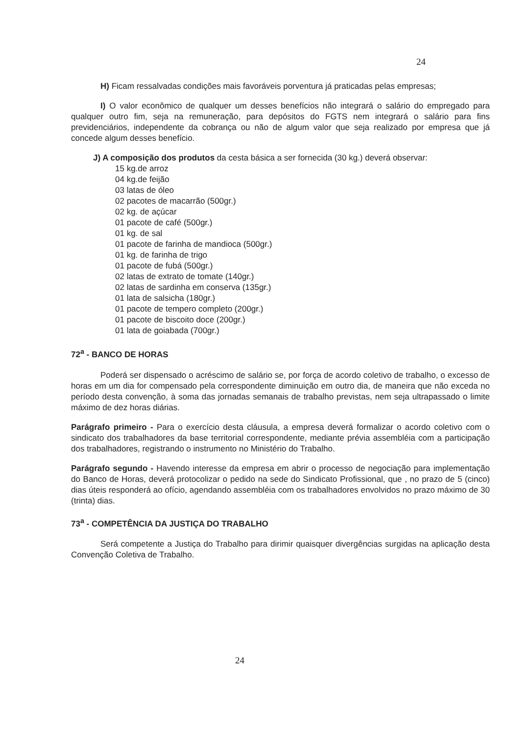24
H) Ficam ressalvadas condições mais favoráveis porventura já praticadas pelas empresas;
I) O valor econômico de qualquer um desses benefícios não integrará o salário do empregado para qualquer outro fim, seja na remuneração, para depósitos do FGTS nem integrará o salário para fins previdenciários, independente da cobrança ou não de algum valor que seja realizado por empresa que já concede algum desses benefício.
J) A composição dos produtos da cesta básica a ser fornecida (30 kg.) deverá observar:
15 kg.de arroz
04 kg.de feijão
03 latas de óleo
02 pacotes de macarrão (500gr.)
02 kg. de açúcar
01 pacote de café (500gr.)
01 kg. de sal
01 pacote de farinha de mandioca (500gr.)
01 kg. de farinha de trigo
01 pacote de fubá (500gr.)
02 latas de extrato de tomate (140gr.)
02 latas de sardinha em conserva (135gr.)
01 lata de salsicha (180gr.)
01 pacote de tempero completo (200gr.)
01 pacote de biscoito doce (200gr.)
01 lata de goiabada (700gr.)
72<sup>a</sup> - BANCO DE HORAS
Poderá ser dispensado o acréscimo de salário se, por força de acordo coletivo de trabalho, o excesso de horas em um dia for compensado pela correspondente diminuição em outro dia, de maneira que não exceda no período desta convenção, à soma das jornadas semanais de trabalho previstas, nem seja ultrapassado o limite máximo de dez horas diárias.
Parágrafo primeiro - Para o exercício desta cláusula, a empresa deverá formalizar o acordo coletivo com o sindicato dos trabalhadores da base territorial correspondente, mediante prévia assembléia com a participação dos trabalhadores, registrando o instrumento no Ministério do Trabalho.
Parágrafo segundo - Havendo interesse da empresa em abrir o processo de negociação para implementação do Banco de Horas, deverá protocolizar o pedido na sede do Sindicato Profissional, que , no prazo de 5 (cinco) dias úteis responderá ao ofício, agendando assembléia com os trabalhadores envolvidos no prazo máximo de 30 (trinta) dias.
73<sup>a</sup> - COMPETÊNCIA DA JUSTIÇA DO TRABALHO
Será competente a Justiça do Trabalho para dirimir quaisquer divergências surgidas na aplicação desta Convenção Coletiva de Trabalho.
24